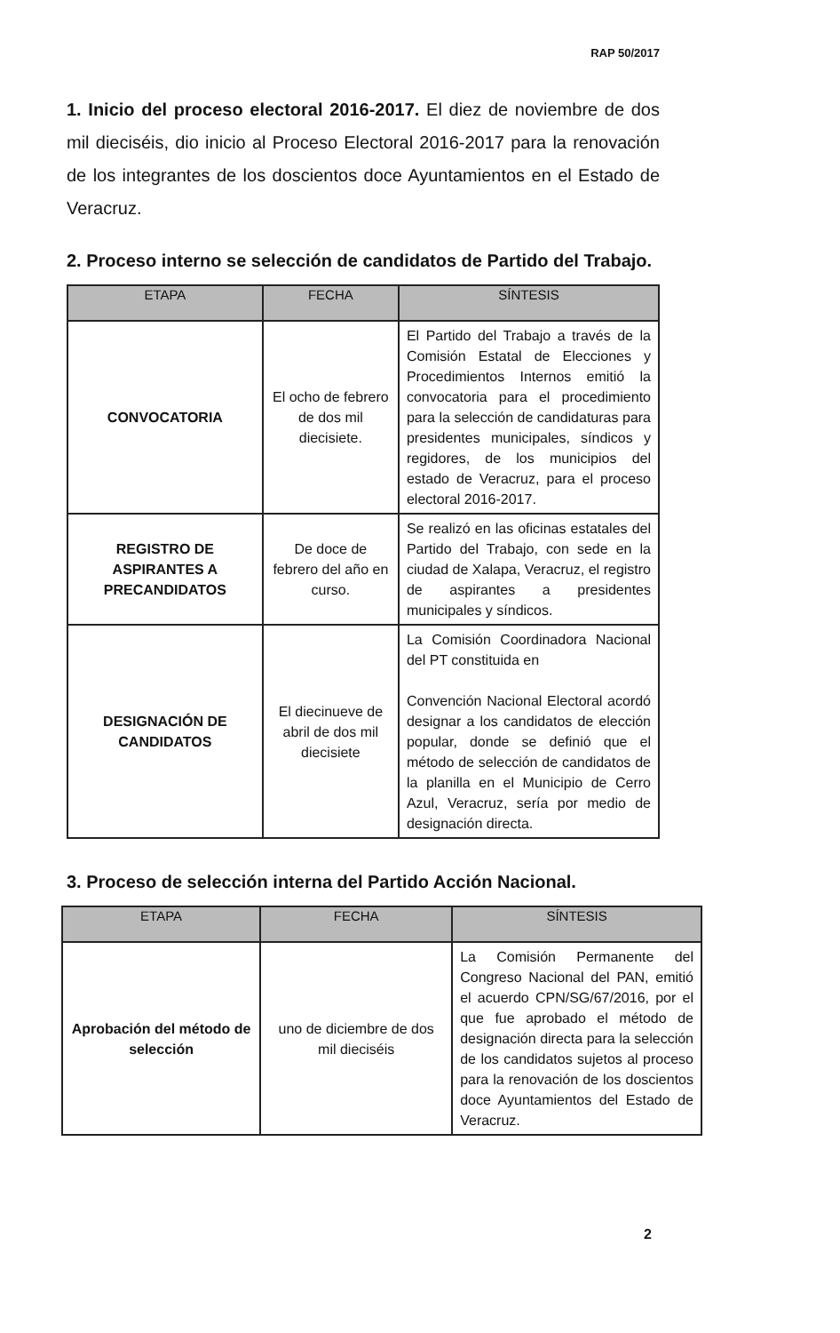RAP 50/2017
1. Inicio del proceso electoral 2016-2017. El diez de noviembre de dos mil dieciséis, dio inicio al Proceso Electoral 2016-2017 para la renovación de los integrantes de los doscientos doce Ayuntamientos en el Estado de Veracruz.
2. Proceso interno se selección de candidatos de Partido del Trabajo.
| ETAPA | FECHA | SÍNTESIS |
| --- | --- | --- |
| CONVOCATORIA | El ocho de febrero de dos mil diecisiete. | El Partido del Trabajo a través de la Comisión Estatal de Elecciones y Procedimientos Internos emitió la convocatoria para el procedimiento para la selección de candidaturas para presidentes municipales, síndicos y regidores, de los municipios del estado de Veracruz, para el proceso electoral 2016-2017. |
| REGISTRO DE ASPIRANTES A PRECANDIDATOS | De doce de febrero del año en curso. | Se realizó en las oficinas estatales del Partido del Trabajo, con sede en la ciudad de Xalapa, Veracruz, el registro de aspirantes a presidentes municipales y síndicos. |
| DESIGNACIÓN DE CANDIDATOS | El diecinueve de abril de dos mil diecisiete | La Comisión Coordinadora Nacional del PT constituida en Convención Nacional Electoral acordó designar a los candidatos de elección popular, donde se definió que el método de selección de candidatos de la planilla en el Municipio de Cerro Azul, Veracruz, sería por medio de designación directa. |
3. Proceso de selección interna del Partido Acción Nacional.
| ETAPA | FECHA | SÍNTESIS |
| --- | --- | --- |
| Aprobación del método de selección | uno de diciembre de dos mil dieciséis | La Comisión Permanente del Congreso Nacional del PAN, emitió el acuerdo CPN/SG/67/2016, por el que fue aprobado el método de designación directa para la selección de los candidatos sujetos al proceso para la renovación de los doscientos doce Ayuntamientos del Estado de Veracruz. |
2